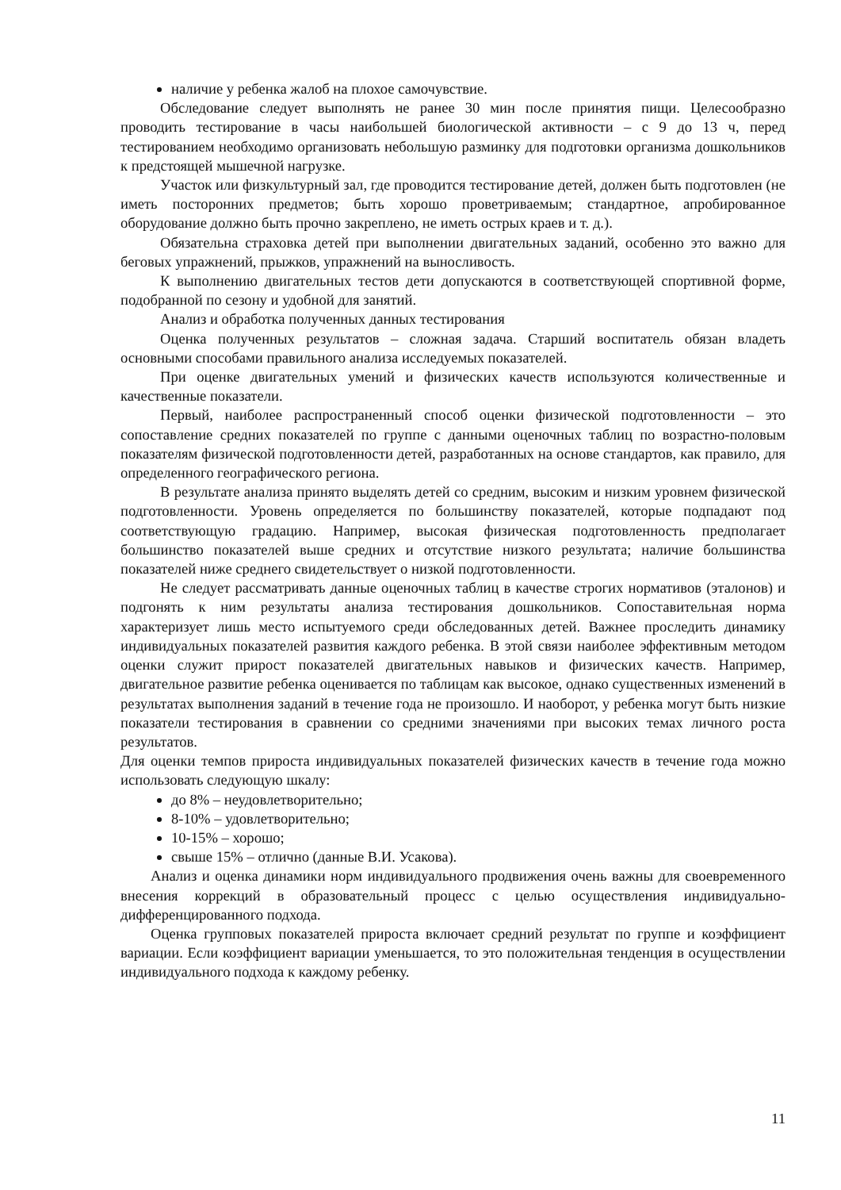наличие у ребенка жалоб на плохое самочувствие.
Обследование следует выполнять не ранее 30 мин после принятия пищи. Целесообразно проводить тестирование в часы наибольшей биологической активности – с 9 до 13 ч, перед тестированием необходимо организовать небольшую разминку для подготовки организма дошкольников к предстоящей мышечной нагрузке.
Участок или физкультурный зал, где проводится тестирование детей, должен быть подготовлен (не иметь посторонних предметов; быть хорошо проветриваемым; стандартное, апробированное оборудование должно быть прочно закреплено, не иметь острых краев и т. д.).
Обязательна страховка детей при выполнении двигательных заданий, особенно это важно для беговых упражнений, прыжков, упражнений на выносливость.
К выполнению двигательных тестов дети допускаются в соответствующей спортивной форме, подобранной по сезону и удобной для занятий.
Анализ и обработка полученных данных тестирования
Оценка полученных результатов – сложная задача. Старший воспитатель обязан владеть основными способами правильного анализа исследуемых показателей.
При оценке двигательных умений и физических качеств используются количественные и качественные показатели.
Первый, наиболее распространенный способ оценки физической подготовленности – это сопоставление средних показателей по группе с данными оценочных таблиц по возрастно-половым показателям физической подготовленности детей, разработанных на основе стандартов, как правило, для определенного географического региона.
В результате анализа принято выделять детей со средним, высоким и низким уровнем физической подготовленности. Уровень определяется по большинству показателей, которые подпадают под соответствующую градацию. Например, высокая физическая подготовленность предполагает большинство показателей выше средних и отсутствие низкого результата; наличие большинства показателей ниже среднего свидетельствует о низкой подготовленности.
Не следует рассматривать данные оценочных таблиц в качестве строгих нормативов (эталонов) и подгонять к ним результаты анализа тестирования дошкольников. Сопоставительная норма характеризует лишь место испытуемого среди обследованных детей. Важнее проследить динамику индивидуальных показателей развития каждого ребенка. В этой связи наиболее эффективным методом оценки служит прирост показателей двигательных навыков и физических качеств. Например, двигательное развитие ребенка оценивается по таблицам как высокое, однако существенных изменений в результатах выполнения заданий в течение года не произошло. И наоборот, у ребенка могут быть низкие показатели тестирования в сравнении со средними значениями при высоких темах личного роста результатов.
Для оценки темпов прироста индивидуальных показателей физических качеств в течение года можно использовать следующую шкалу:
до 8% – неудовлетворительно;
8-10% – удовлетворительно;
10-15% – хорошо;
свыше 15% – отлично (данные В.И. Усакова).
Анализ и оценка динамики норм индивидуального продвижения очень важны для своевременного внесения коррекций в образовательный процесс с целью осуществления индивидуально-дифференцированного подхода.
Оценка групповых показателей прироста включает средний результат по группе и коэффициент вариации. Если коэффициент вариации уменьшается, то это положительная тенденция в осуществлении индивидуального подхода к каждому ребенку.
11